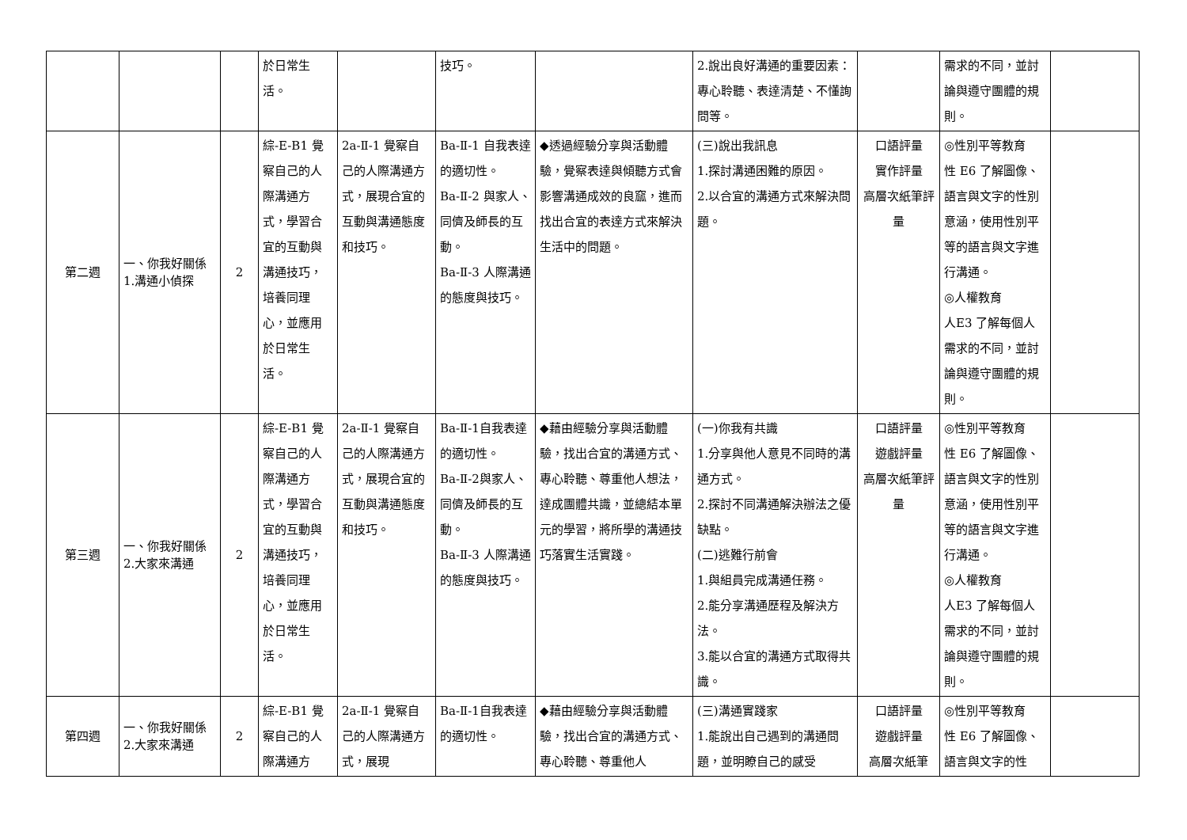| | | | 於日常生 活。 | | 技巧。 | | 2.說出良好溝通的重要因素：專心聆聽、表達清楚、不懂詢問等。 | | 需求的不同，並討論與遵守團體的規則。 | |
| 第二週 | 一、你我好關係 1.溝通小偵探 | 2 | 綜-E-B1 覺察自己的人際溝通方式，學習合宜的互動與溝通技巧，培養同理心，並應用於日常生活。 | 2a-Ⅱ-1 覺察自己的人際溝通方式，展現合宜的互動與溝通態度和技巧。 | Ba-Ⅱ-1 自我表達的適切性。 Ba-Ⅱ-2 與家人、同儕及師長的互動。 Ba-Ⅱ-3 人際溝通的態度與技巧。 | ◆透過經驗分享與活動體驗，覺察表達與傾聽方式會影響溝通成效的良窳，進而找出合宜的表達方式來解決生活中的問題。 | (三)說出我訊息 1.探討溝通困難的原因。 2.以合宜的溝通方式來解決問題。 | 口語評量 實作評量 高層次紙筆評量 | ◎性別平等教育 性 E6 了解圖像、語言與文字的性別意涵，使用性別平等的語言與文字進行溝通。 ◎人權教育 人E3 了解每個人需求的不同，並討論與遵守團體的規則。 | |
| 第三週 | 一、你我好關係 2.大家來溝通 | 2 | 綜-E-B1 覺察自己的人際溝通方式，學習合宜的互動與溝通技巧，培養同理心，並應用於日常生活。 | 2a-Ⅱ-1 覺察自己的人際溝通方式，展現合宜的互動與溝通態度和技巧。 | Ba-Ⅱ-1自我表達的適切性。 Ba-Ⅱ-2與家人、同儕及師長的互動。 Ba-Ⅱ-3 人際溝通的態度與技巧。 | ◆藉由經驗分享與活動體驗，找出合宜的溝通方式、專心聆聽、尊重他人想法，達成團體共識，並總結本單元的學習，將所學的溝通技巧落實生活實踐。 | (一)你我有共識 1.分享與他人意見不同時的溝通方式。 2.探討不同溝通解決辦法之優缺點。 (二)逃難行前會 1.與組員完成溝通任務。 2.能分享溝通歷程及解決方法。 3.能以合宜的溝通方式取得共識。 | 口語評量 遊戲評量 高層次紙筆評量 | ◎性別平等教育 性 E6 了解圖像、語言與文字的性別意涵，使用性別平等的語言與文字進行溝通。 ◎人權教育 人E3 了解每個人需求的不同，並討論與遵守團體的規則。 | |
| 第四週 | 一、你我好關係 2.大家來溝通 | 2 | 綜-E-B1 覺察自己的人際溝通方 | 2a-Ⅱ-1 覺察自己的人際溝通方式，展現 | Ba-Ⅱ-1自我表達的適切性。 | ◆藉由經驗分享與活動體驗，找出合宜的溝通方式、專心聆聽、尊重他人 | (三)溝通實踐家 1.能說出自己遇到的溝通問題，並明瞭自己的感受 | 口語評量 遊戲評量 高層次紙筆 | ◎性別平等教育 性 E6 了解圖像、語言與文字的性 | |